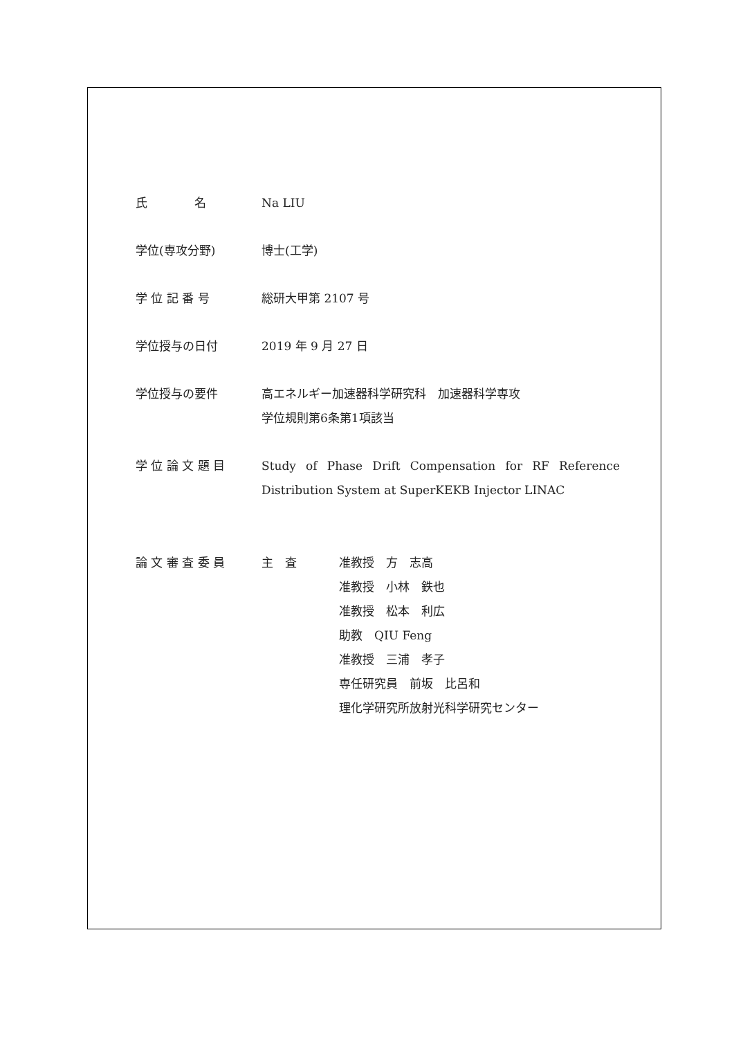氏　　　　名 Na LIU
学位(専攻分野) 博士(工学)
学 位 記 番 号 総研大甲第 2107 号
学位授与の日付 2019 年 9 月 27 日
学位授与の要件 高エネルギー加速器科学研究科　加速器科学専攻
学位規則第6条第1項該当
学 位 論 文 題 目 Study of Phase Drift Compensation for RF Reference Distribution System at SuperKEKB Injector LINAC
論 文 審 査 委 員 主　査 准教授　方　志高
准教授　小林　鉄也
准教授　松本　利広
助教　QIU Feng
准教授　三浦　孝子
専任研究員　前坂　比呂和
理化学研究所放射光科学研究センター